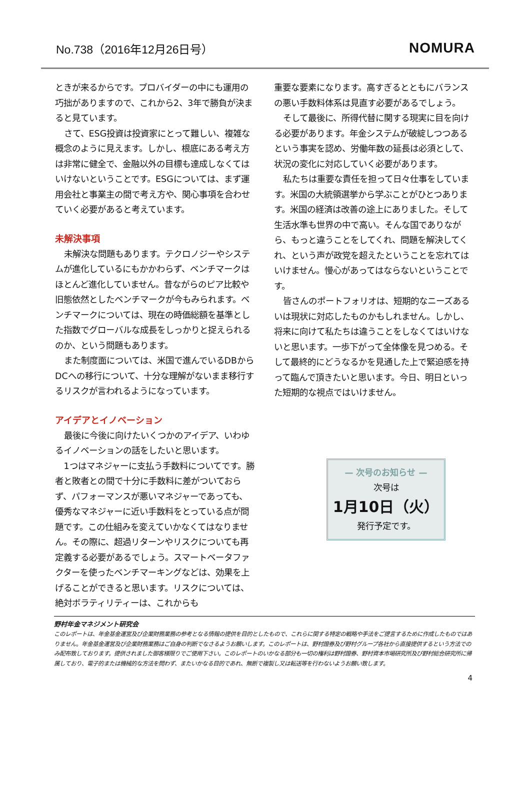No.738（2016年12月26日号）
NOMURA
ときが来るからです。プロバイダーの中にも運用の巧拙がありますので、これから2、3年で勝負が決まると見ています。
さて、ESG投資は投資家にとって難しい、複雑な概念のように見えます。しかし、根底にある考え方は非常に健全で、金融以外の目標も達成しなくてはいけないということです。ESGについては、まず運用会社と事業主の間で考え方や、関心事項を合わせていく必要があると考えています。
未解決事項
未解決な問題もあります。テクロノジーやシステムが進化しているにもかかわらず、ベンチマークはほとんど進化していません。昔ながらのピア比較や旧態依然としたベンチマークが今もみられます。ベンチマークについては、現在の時価総額を基準とした指数でグローバルな成長をしっかりと捉えられるのか、という問題もあります。
また制度面については、米国で進んでいるDBからDCへの移行について、十分な理解がないまま移行するリスクが言われるようになっています。
アイデアとイノベーション
最後に今後に向けたいくつかのアイデア、いわゆるイノベーションの話をしたいと思います。
1つはマネジャーに支払う手数料についてです。勝者と敗者との間で十分に手数料に差がついておらず、パフォーマンスが悪いマネジャーであっても、優秀なマネジャーに近い手数料をとっている点が問題です。この仕組みを変えていかなくてはなりません。その際に、超過リターンやリスクについても再定義する必要があるでしょう。スマートベータファクターを使ったベンチマーキングなどは、効果を上げることができると思います。リスクについては、絶対ボラティリティーは、これからも
重要な要素になります。高すぎるとともにバランスの悪い手数料体系は見直す必要があるでしょう。
そして最後に、所得代替に関する現実に目を向ける必要があります。年金システムが破綻しつつあるという事実を認め、労働年数の延長は必須として、状況の変化に対応していく必要があります。
私たちは重要な責任を担って日々仕事をしています。米国の大統領選挙から学ぶことがひとつあります。米国の経済は改善の途上にありました。そして生活水準も世界の中で高い。そんな国でありながら、もっと違うことをしてくれ、問題を解決してくれ、という声が政党を超えたということを忘れてはいけません。慢心があってはならないということです。
皆さんのポートフォリオは、短期的なニーズあるいは現状に対応したものかもしれません。しかし、将来に向けて私たちは違うことをしなくてはいけないと思います。一歩下がって全体像を見つめる。そして最終的にどうなるかを見通した上で緊迫感を持って臨んで頂きたいと思います。今日、明日といった短期的な視点ではいけません。
— 次号のお知らせ —
次号は
1月10日（火）
発行予定です。
野村年金マネジメント研究会
このレポートは、年金基金運営及び企業財務業務の参考となる情報の提供を目的としたもので、これらに関する特定の戦略や手法をご提言するために作成したものではありません。年金基金運営及び企業財務業務はご自身の判断でなさるようお願いします。このレポートは、野村證券及び野村グループ各社から直接提供するという方法でのみ配布致しております。提供されました御客様限りでご使用下さい。このレポートのいかなる部分も一切の権利は野村證券、野村資本市場研究所及び野村総合研究所に帰属しており、電子的または機械的な方法を問わず、またいかなる目的であれ、無断で複製し又は転送等を行わないようお願い致します。
4